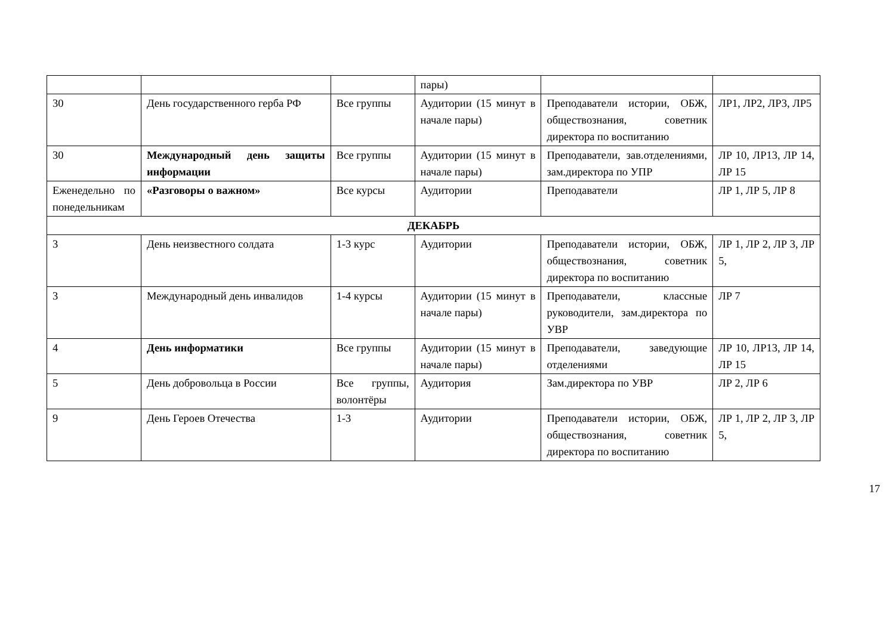| | | | пары) | | |
| 30 | День государственного герба РФ | Все группы | Аудитории (15 минут в начале пары) | Преподаватели истории, ОБЖ, обществознания, советник директора по воспитанию | ЛР1, ЛР2, ЛР3, ЛР5 |
| 30 | Международный день защиты информации | Все группы | Аудитории (15 минут в начале пары) | Преподаватели, зав.отделениями, зам.директора по УПР | ЛР 10, ЛР13, ЛР 14, ЛР 15 |
| Еженедельно по понедельникам | «Разговоры о важном» | Все курсы | Аудитории | Преподаватели | ЛР 1, ЛР 5, ЛР 8 |
| ДЕКАБРЬ | | | | | |
| 3 | День неизвестного солдата | 1-3 курс | Аудитории | Преподаватели истории, ОБЖ, обществознания, советник директора по воспитанию | ЛР 1, ЛР 2, ЛР 3, ЛР 5, |
| 3 | Международный день инвалидов | 1-4 курсы | Аудитории (15 минут в начале пары) | Преподаватели, классные руководители, зам.директора по УВР | ЛР 7 |
| 4 | День информатики | Все группы | Аудитории (15 минут в начале пары) | Преподаватели, заведующие отделениями | ЛР 10, ЛР13, ЛР 14, ЛР 15 |
| 5 | День добровольца в России | Все группы, волонтёры | Аудитория | Зам.директора по УВР | ЛР 2, ЛР 6 |
| 9 | День Героев Отечества | 1-3 | Аудитории | Преподаватели истории, ОБЖ, обществознания, советник директора по воспитанию | ЛР 1, ЛР 2, ЛР 3, ЛР 5, |
17